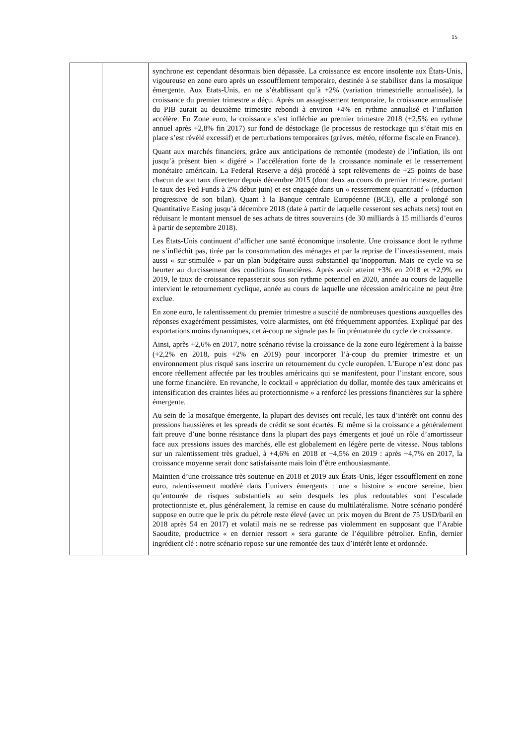15
| | | synchrone est cependant désormais bien dépassée. La croissance est encore insolente aux États-Unis, vigoureuse en zone euro après un essoufflement temporaire, destinée à se stabiliser dans la mosaïque émergente. Aux Etats-Unis, en ne s’établissant qu’à +2% (variation trimestrielle annualisée), la croissance du premier trimestre a déçu. Après un assagissement temporaire, la croissance annualisée du PIB aurait au deuxième trimestre rebondi à environ +4% en rythme annualisé et l’inflation accélère. En Zone euro, la croissance s’est infléchie au premier trimestre 2018 (+2,5% en rythme annuel après +2,8% fin 2017) sur fond de déstockage (le processus de restockage qui s’était mis en place s’est révélé excessif) et de perturbations temporaires (grèves, météo, réforme fiscale en France). Quant aux marchés financiers, grâce aux anticipations de remontée (modeste) de l’inflation, ils ont jusqu’à présent bien « digéré » l’accélération forte de la croissance nominale et le resserrement monétaire américain. La Federal Reserve a déjà procédé à sept relèvements de +25 points de base chacun de son taux directeur depuis décembre 2015 (dont deux au cours du premier trimestre, portant le taux des Fed Funds à 2% début juin) et est engagée dans un « resserrement quantitatif » (réduction progressive de son bilan). Quant à la Banque centrale Européenne (BCE), elle a prolongé son Quantitative Easing jusqu’à décembre 2018 (date à partir de laquelle cesseront ses achats nets) tout en réduisant le montant mensuel de ses achats de titres souverains (de 30 milliards à 15 milliards d’euros à partir de septembre 2018). Les États-Unis continuent d’afficher une santé économique insolente. Une croissance dont le rythme ne s’infléchit pas, tirée par la consommation des ménages et par la reprise de l’investissement, mais aussi « sur-stimulée » par un plan budgétaire aussi substantiel qu’inopportun. Mais ce cycle va se heurter au durcissement des conditions financières. Après avoir atteint +3% en 2018 et +2,9% en 2019, le taux de croissance repasserait sous son rythme potentiel en 2020, année au cours de laquelle intervient le retournement cyclique, année au cours de laquelle une récession américaine ne peut être exclue. En zone euro, le ralentissement du premier trimestre a suscité de nombreuses questions auxquelles des réponses exagérément pessimistes, voire alarmistes, ont été fréquemment apportées. Expliqué par des exportations moins dynamiques, cet à-coup ne signale pas la fin prématurée du cycle de croissance. Ainsi, après +2,6% en 2017, notre scénario révise la croissance de la zone euro légèrement à la baisse (+2,2% en 2018, puis +2% en 2019) pour incorporer l’à-coup du premier trimestre et un environnement plus risqué sans inscrire un retournement du cycle européen. L’Europe n’est donc pas encore réellement affectée par les troubles américains qui se manifestent, pour l’instant encore, sous une forme financière. En revanche, le cocktail « appréciation du dollar, montée des taux américains et intensification des craintes liées au protectionnisme » a renforcé les pressions financières sur la sphère émergente. Au sein de la mosaïque émergente, la plupart des devises ont reculé, les taux d’intérêt ont connu des pressions haussières et les spreads de crédit se sont écartés. Et même si la croissance a généralement fait preuve d’une bonne résistance dans la plupart des pays émergents et joué un rôle d’amortisseur face aux pressions issues des marchés, elle est globalement en légère perte de vitesse. Nous tablons sur un ralentissement très graduel, à +4,6% en 2018 et +4,5% en 2019 : après +4,7% en 2017, la croissance moyenne serait donc satisfaisante mais loin d’être enthousiasmante. Maintien d’une croissance très soutenue en 2018 et 2019 aux États-Unis, léger essoufflement en zone euro, ralentissement modéré dans l’univers émergents : une « histoire » encore sereine, bien qu’entourée de risques substantiels au sein desquels les plus redoutables sont l’escalade protectionniste et, plus généralement, la remise en cause du multilatéralisme. Notre scénario pondéré suppose en outre que le prix du pétrole reste élevé (avec un prix moyen du Brent de 75 USD/baril en 2018 après 54 en 2017) et volatil mais ne se redresse pas violemment en supposant que l’Arabie Saoudite, productrice « en dernier ressort » sera garante de l’équilibre pétrolier. Enfin, dernier ingrédient clé : notre scénario repose sur une remontée des taux d’intérêt lente et ordonnée. |